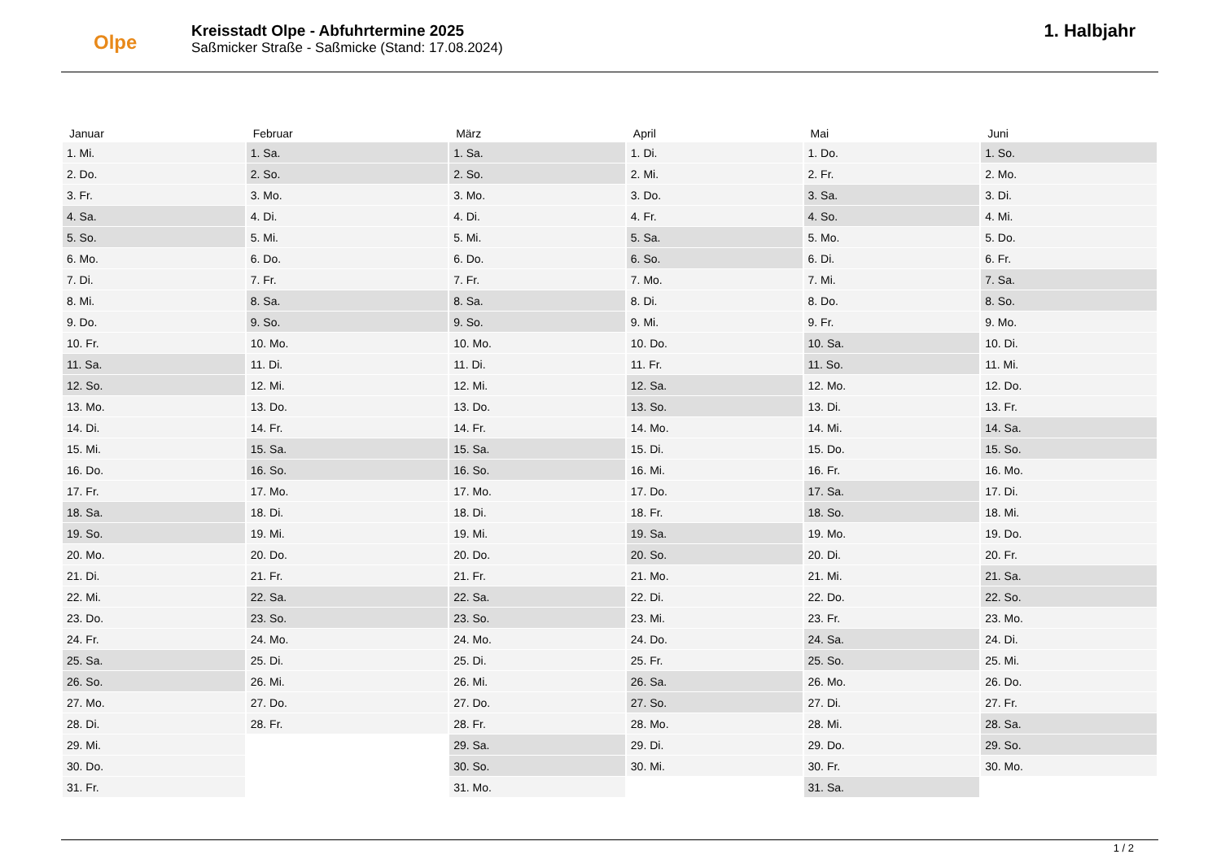Olpe
Kreisstadt Olpe - Abfuhrtermine 2025
Saßmicker Straße - Saßmicke (Stand: 17.08.2024)
1. Halbjahr
| Januar | Februar | März | April | Mai | Juni |
| --- | --- | --- | --- | --- | --- |
| 1. Mi. | 1. Sa. | 1. Sa. | 1. Di. | 1. Do. | 1. So. |
| 2. Do. | 2. So. | 2. So. | 2. Mi. | 2. Fr. | 2. Mo. |
| 3. Fr. | 3. Mo. | 3. Mo. | 3. Do. | 3. Sa. | 3. Di. |
| 4. Sa. | 4. Di. | 4. Di. | 4. Fr. | 4. So. | 4. Mi. |
| 5. So. | 5. Mi. | 5. Mi. | 5. Sa. | 5. Mo. | 5. Do. |
| 6. Mo. | 6. Do. | 6. Do. | 6. So. | 6. Di. | 6. Fr. |
| 7. Di. | 7. Fr. | 7. Fr. | 7. Mo. | 7. Mi. | 7. Sa. |
| 8. Mi. | 8. Sa. | 8. Sa. | 8. Di. | 8. Do. | 8. So. |
| 9. Do. | 9. So. | 9. So. | 9. Mi. | 9. Fr. | 9. Mo. |
| 10. Fr. | 10. Mo. | 10. Mo. | 10. Do. | 10. Sa. | 10. Di. |
| 11. Sa. | 11. Di. | 11. Di. | 11. Fr. | 11. So. | 11. Mi. |
| 12. So. | 12. Mi. | 12. Mi. | 12. Sa. | 12. Mo. | 12. Do. |
| 13. Mo. | 13. Do. | 13. Do. | 13. So. | 13. Di. | 13. Fr. |
| 14. Di. | 14. Fr. | 14. Fr. | 14. Mo. | 14. Mi. | 14. Sa. |
| 15. Mi. | 15. Sa. | 15. Sa. | 15. Di. | 15. Do. | 15. So. |
| 16. Do. | 16. So. | 16. So. | 16. Mi. | 16. Fr. | 16. Mo. |
| 17. Fr. | 17. Mo. | 17. Mo. | 17. Do. | 17. Sa. | 17. Di. |
| 18. Sa. | 18. Di. | 18. Di. | 18. Fr. | 18. So. | 18. Mi. |
| 19. So. | 19. Mi. | 19. Mi. | 19. Sa. | 19. Mo. | 19. Do. |
| 20. Mo. | 20. Do. | 20. Do. | 20. So. | 20. Di. | 20. Fr. |
| 21. Di. | 21. Fr. | 21. Fr. | 21. Mo. | 21. Mi. | 21. Sa. |
| 22. Mi. | 22. Sa. | 22. Sa. | 22. Di. | 22. Do. | 22. So. |
| 23. Do. | 23. So. | 23. So. | 23. Mi. | 23. Fr. | 23. Mo. |
| 24. Fr. | 24. Mo. | 24. Mo. | 24. Do. | 24. Sa. | 24. Di. |
| 25. Sa. | 25. Di. | 25. Di. | 25. Fr. | 25. So. | 25. Mi. |
| 26. So. | 26. Mi. | 26. Mi. | 26. Sa. | 26. Mo. | 26. Do. |
| 27. Mo. | 27. Do. | 27. Do. | 27. So. | 27. Di. | 27. Fr. |
| 28. Di. | 28. Fr. | 28. Fr. | 28. Mo. | 28. Mi. | 28. Sa. |
| 29. Mi. | | 29. Sa. | 29. Di. | 29. Do. | 29. So. |
| 30. Do. | | 30. So. | 30. Mi. | 30. Fr. | 30. Mo. |
| 31. Fr. | | 31. Mo. | | 31. Sa. | |
1 / 2